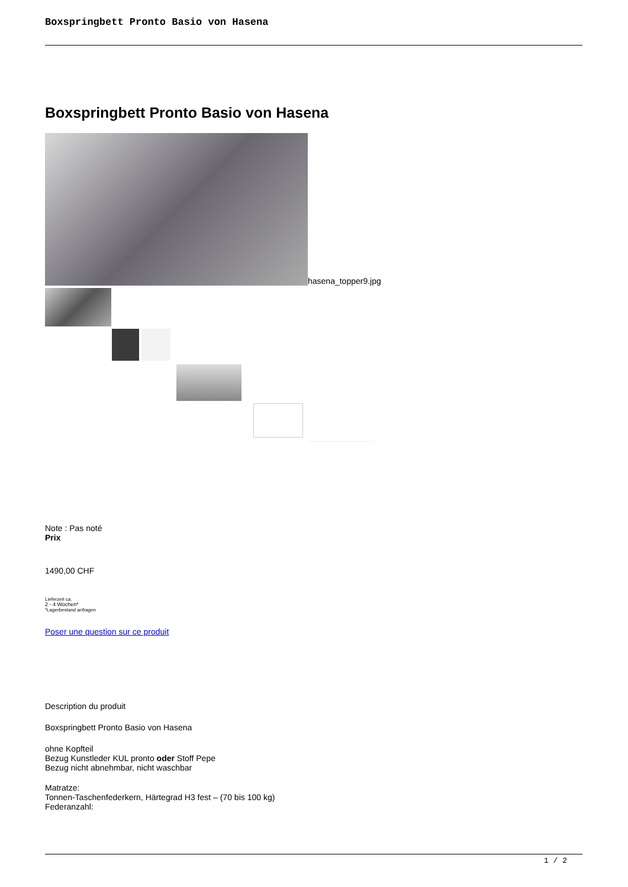Boxspringbett Pronto Basio von Hasena
Boxspringbett Pronto Basio von Hasena
hasena_topper9.jpg
Note : Pas noté
Prix
1490,00 CHF
Lieferzeit ca.
2 - 4 Wochen*
*Lagerbestand anfragen
Poser une question sur ce produit
Description du produit
Boxspringbett Pronto Basio von Hasena
ohne Kopfteil
Bezug Kunstleder KUL pronto oder Stoff Pepe
Bezug nicht abnehmbar, nicht waschbar
Matratze:
Tonnen-Taschenfederkern, Härtegrad H3 fest – (70 bis 100 kg)
Federanzahl:
1 / 2